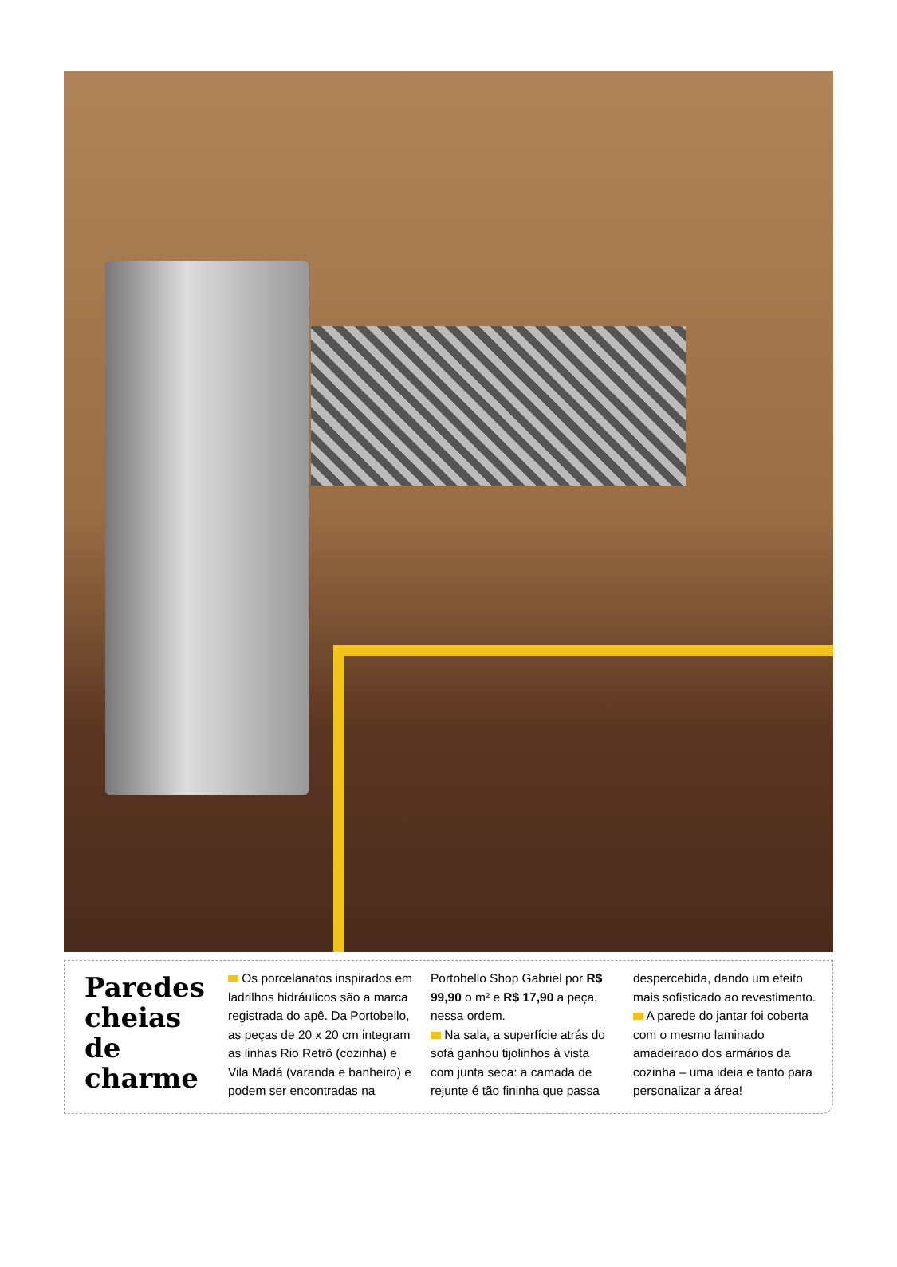Paredes cheias de charme
Os porcelanatos inspirados em ladrilhos hidráulicos são a marca registrada do apê. Da Portobello, as peças de 20 x 20 cm integram as linhas Rio Retrô (cozinha) e Vila Madá (varanda e banheiro) e podem ser encontradas na Portobello Shop Gabriel por R$ 99,90 o m² e R$ 17,90 a peça, nessa ordem.
Na sala, a superfície atrás do sofá ganhou tijolinhos à vista com junta seca: a camada de rejunte é tão fininha que passa despercebida, dando um efeito mais sofisticado ao revestimento.
A parede do jantar foi coberta com o mesmo laminado amadeirado dos armários da cozinha – uma ideia e tanto para personalizar a área!